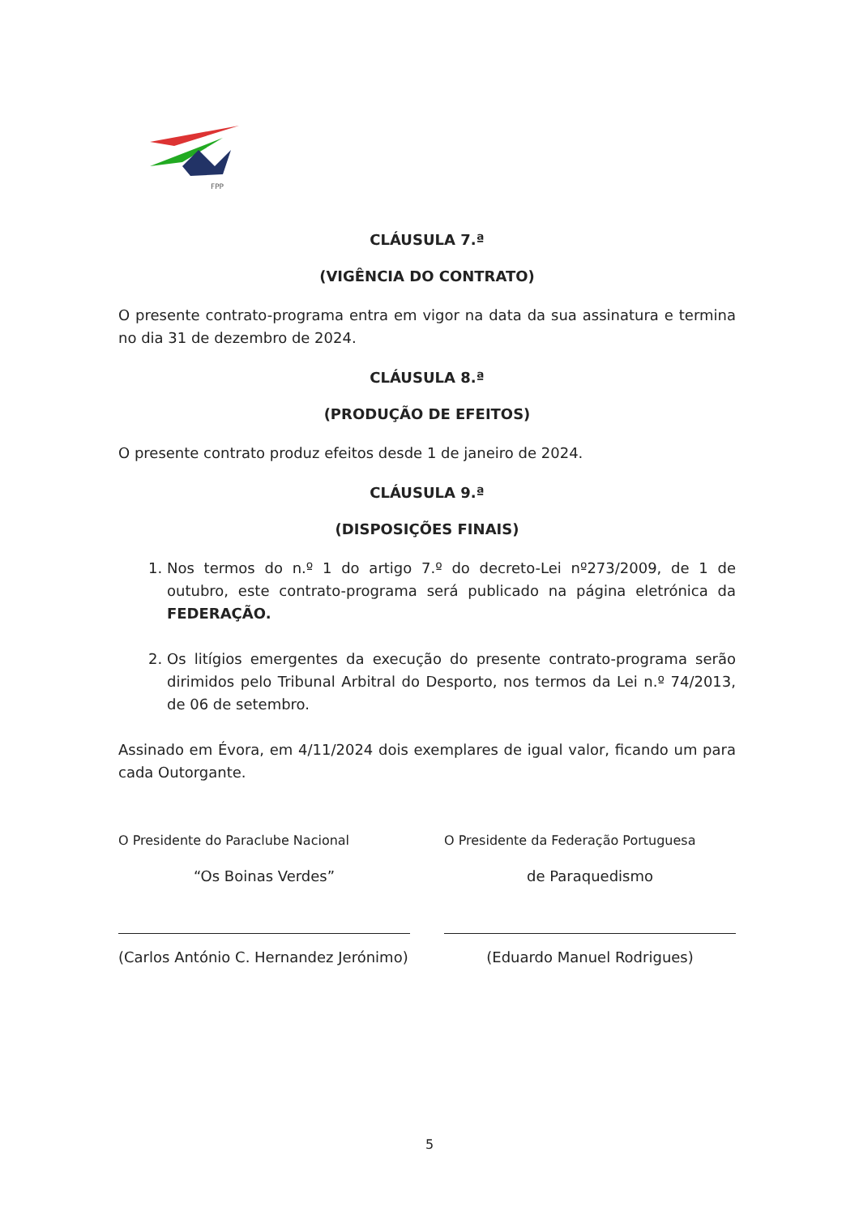FPP
CLÁUSULA 7.ª
(VIGÊNCIA DO CONTRATO)
O presente contrato-programa entra em vigor na data da sua assinatura e termina no dia 31 de dezembro de 2024.
CLÁUSULA 8.ª
(PRODUÇÃO DE EFEITOS)
O presente contrato produz efeitos desde 1 de janeiro de 2024.
CLÁUSULA 9.ª
(DISPOSIÇÕES FINAIS)
1. Nos termos do n.º 1 do artigo 7.º do decreto-Lei nº273/2009, de 1 de outubro, este contrato-programa será publicado na página eletrónica da FEDERAÇÃO.
2. Os litígios emergentes da execução do presente contrato-programa serão dirimidos pelo Tribunal Arbitral do Desporto, nos termos da Lei n.º 74/2013, de 06 de setembro.
Assinado em Évora, em 4/11/2024 dois exemplares de igual valor, ficando um para cada Outorgante.
O Presidente do Paraclube Nacional
“Os Boinas Verdes”
(Carlos António C. Hernandez Jerónimo)
O Presidente da Federação Portuguesa
de Paraquedismo
(Eduardo Manuel Rodrigues)
5